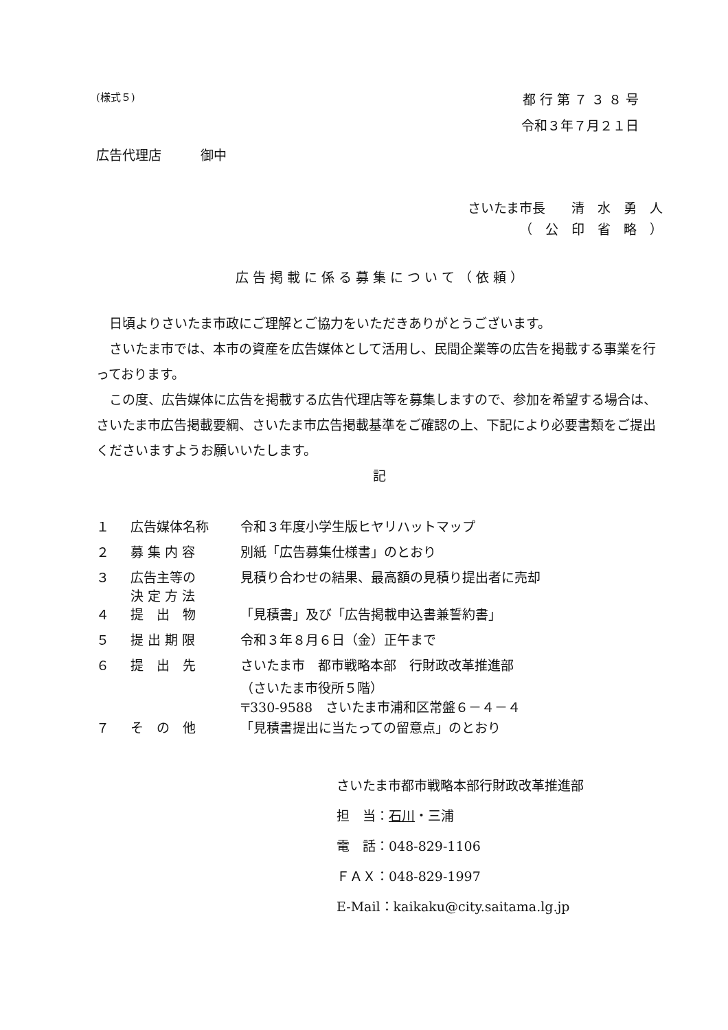(様式５) 都 行 第 ７ ３ ８ 号
令和３年７月２１日
広告代理店　　　御中
さいたま市長　　清　水　勇　人
（　公　印　省　略　）
広 告 掲 載 に 係 る 募 集 に つ い て （ 依 頼 ）
日頃よりさいたま市政にご理解とご協力をいただきありがとうございます。
さいたま市では、本市の資産を広告媒体として活用し、民間企業等の広告を掲載する事業を行っております。
この度、広告媒体に広告を掲載する広告代理店等を募集しますので、参加を希望する場合は、さいたま市広告掲載要綱、さいたま市広告掲載基準をご確認の上、下記により必要書類をご提出くださいますようお願いいたします。
記
| １ | 広告媒体名称 | 令和３年度小学生版ヒヤリハットマップ |
| ２ | 募 集 内 容 | 別紙「広告募集仕様書」のとおり |
| ３ | 広告主等の 決 定 方 法 | 見積り合わせの結果、最高額の見積り提出者に売却 |
| ４ | 提 出 物 | 「見積書」及び「広告掲載申込書兼誓約書」 |
| ５ | 提 出 期 限 | 令和３年８月６日（金）正午まで |
| ６ | 提 出 先 | さいたま市 都市戦略本部 行財政改革推進部 （さいたま市役所５階） 〒330-9588 さいたま市浦和区常盤６－４－４ |
| ７ | そ の 他 | 「見積書提出に当たっての留意点」のとおり |
さいたま市都市戦略本部行財政改革推進部
担　当：石川・三浦
電　話：048-829-1106
ＦＡＸ：048-829-1997
E-Mail：kaikaku@city.saitama.lg.jp